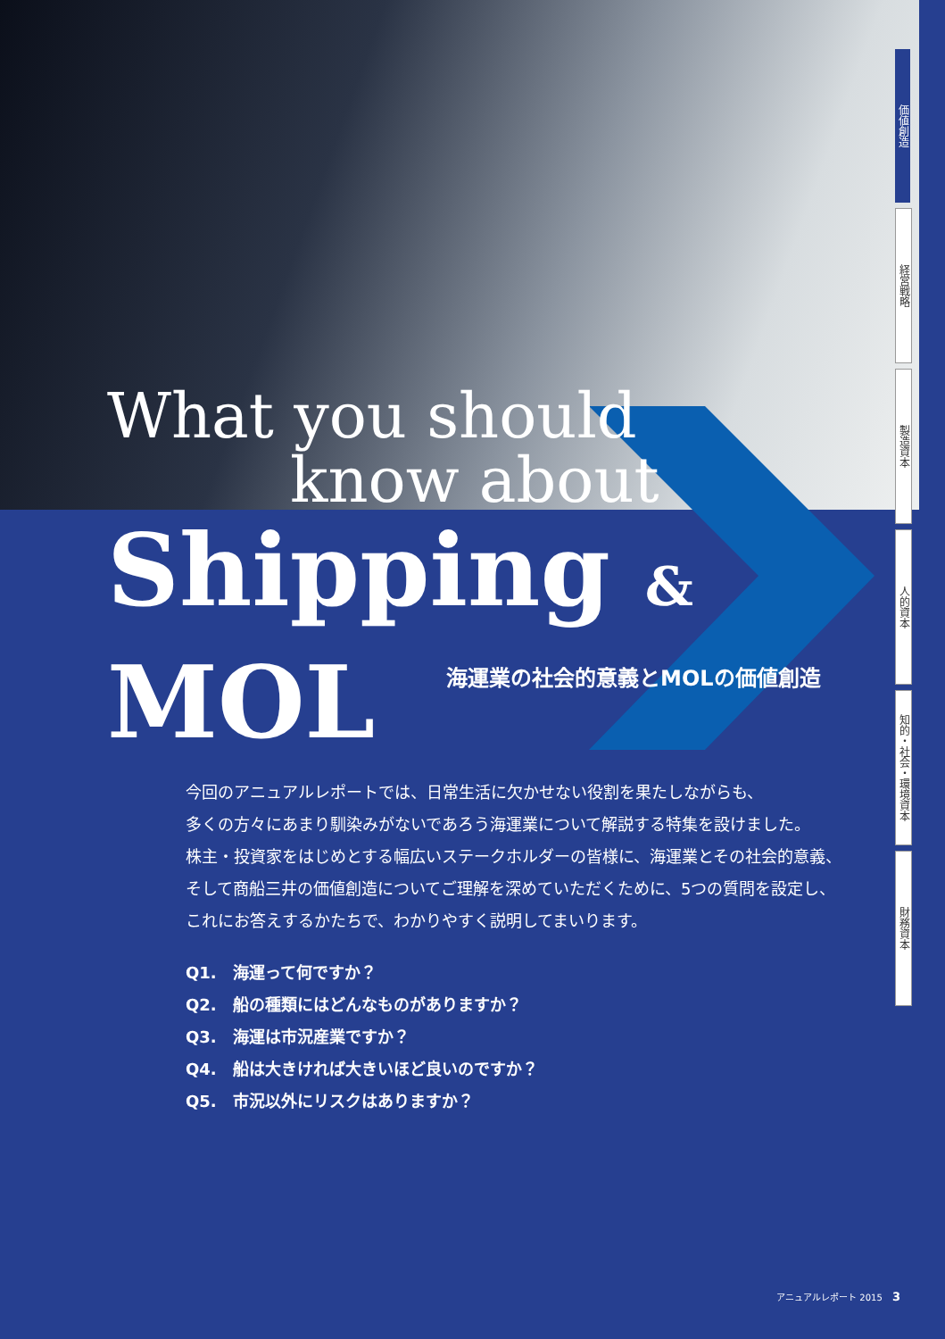What you should
know about
Shipping & MOL
海運業の社会的意義とMOLの価値創造
価値創造
経営戦略
製造資本
人的資本
知的・社会・環境資本
財務資本
今回のアニュアルレポートでは、日常生活に欠かせない役割を果たしながらも、
多くの方々にあまり馴染みがないであろう海運業について解説する特集を設けました。
株主・投資家をはじめとする幅広いステークホルダーの皆様に、海運業とその社会的意義、
そして商船三井の価値創造についてご理解を深めていただくために、5つの質問を設定し、
これにお答えするかたちで、わかりやすく説明してまいります。
Q1.　海運って何ですか？
Q2.　船の種類にはどんなものがありますか？
Q3.　海運は市況産業ですか？
Q4.　船は大きければ大きいほど良いのですか？
Q5.　市況以外にリスクはありますか？
アニュアルレポート 2015 3